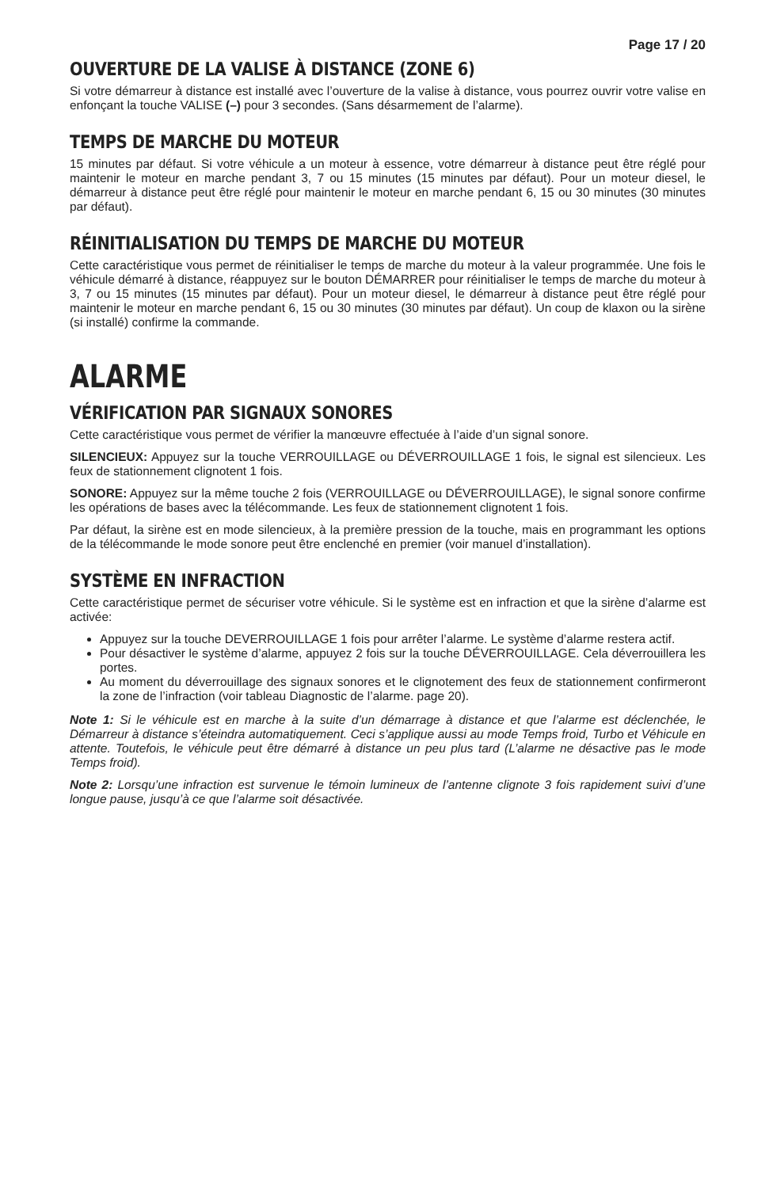Page 17 / 20
OUVERTURE DE LA VALISE À DISTANCE (ZONE 6)
Si votre démarreur à distance est installé avec l’ouverture de la valise à distance, vous pourrez ouvrir votre valise en enfonçant la touche VALISE (–) pour 3 secondes. (Sans désarmement de l’alarme).
TEMPS DE MARCHE DU MOTEUR
15 minutes par défaut. Si votre véhicule a un moteur à essence, votre démarreur à distance peut être réglé pour maintenir le moteur en marche pendant 3, 7 ou 15 minutes (15 minutes par défaut). Pour un moteur diesel, le démarreur à distance peut être réglé pour maintenir le moteur en marche pendant 6, 15 ou 30 minutes (30 minutes par défaut).
RÉINITIALISATION DU TEMPS DE MARCHE DU MOTEUR
Cette caractéristique vous permet de réinitialiser le temps de marche du moteur à la valeur programmée. Une fois le véhicule démarré à distance, réappuyez sur le bouton DÉMARRER pour réinitialiser le temps de marche du moteur à 3, 7 ou 15 minutes (15 minutes par défaut). Pour un moteur diesel, le démarreur à distance peut être réglé pour maintenir le moteur en marche pendant 6, 15 ou 30 minutes (30 minutes par défaut). Un coup de klaxon ou la sirène (si installé) confirme la commande.
ALARME
VÉRIFICATION PAR SIGNAUX SONORES
Cette caractéristique vous permet de vérifier la manœuvre effectuée à l’aide d’un signal sonore.
SILENCIEUX: Appuyez sur la touche VERROUILLAGE ou DÉVERROUILLAGE 1 fois, le signal est silencieux. Les feux de stationnement clignotent 1 fois.
SONORE: Appuyez sur la même touche 2 fois (VERROUILLAGE ou DÉVERROUILLAGE), le signal sonore confirme les opérations de bases avec la télécommande. Les feux de stationnement clignotent 1 fois.
Par défaut, la sirène est en mode silencieux, à la première pression de la touche, mais en programmant les options de la télécommande le mode sonore peut être enclenché en premier (voir manuel d’installation).
SYSTÈME EN INFRACTION
Cette caractéristique permet de sécuriser votre véhicule. Si le système est en infraction et que la sirène d’alarme est activée:
Appuyez sur la touche DEVERROUILLAGE 1 fois pour arrêter l’alarme. Le système d’alarme restera actif.
Pour désactiver le système d’alarme, appuyez 2 fois sur la touche DÉVERROUILLAGE. Cela déverrouillera les portes.
Au moment du déverrouillage des signaux sonores et le clignotement des feux de stationnement confirmeront la zone de l’infraction (voir tableau Diagnostic de l’alarme. page 20).
Note 1: Si le véhicule est en marche à la suite d’un démarrage à distance et que l’alarme est déclenchée, le Démarreur à distance s’éteindra automatiquement. Ceci s’applique aussi au mode Temps froid, Turbo et Véhicule en attente. Toutefois, le véhicule peut être démarré à distance un peu plus tard (L’alarme ne désactive pas le mode Temps froid).
Note 2: Lorsqu’une infraction est survenue le témoin lumineux de l’antenne clignote 3 fois rapidement suivi d’une longue pause, jusqu’à ce que l’alarme soit désactivée.